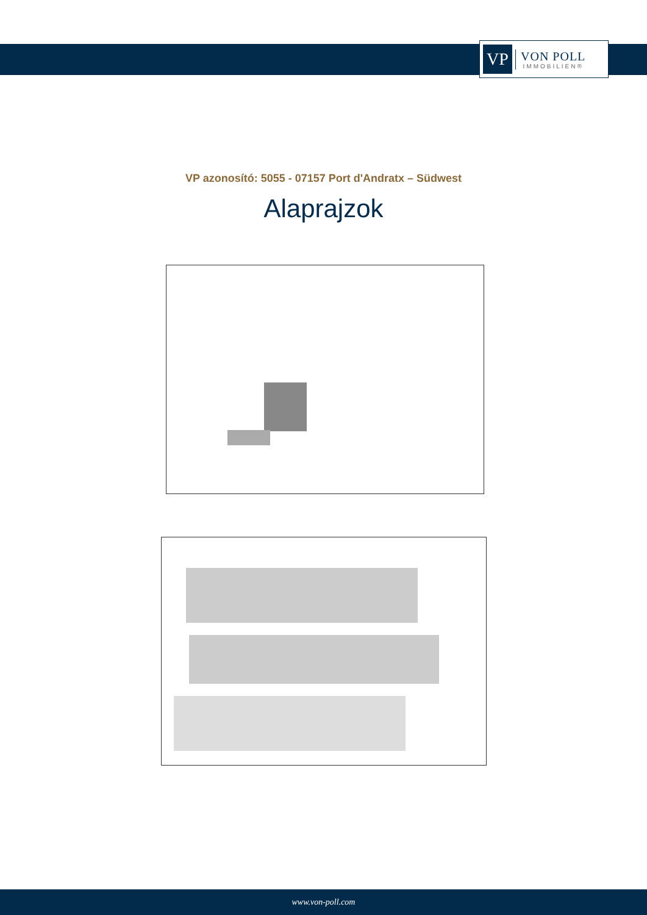VP
VON POLL
IMMOBILIEN®
VP azonosító: 5055 - 07157 Port d'Andratx – Südwest
Alaprajzok
www.von-poll.com